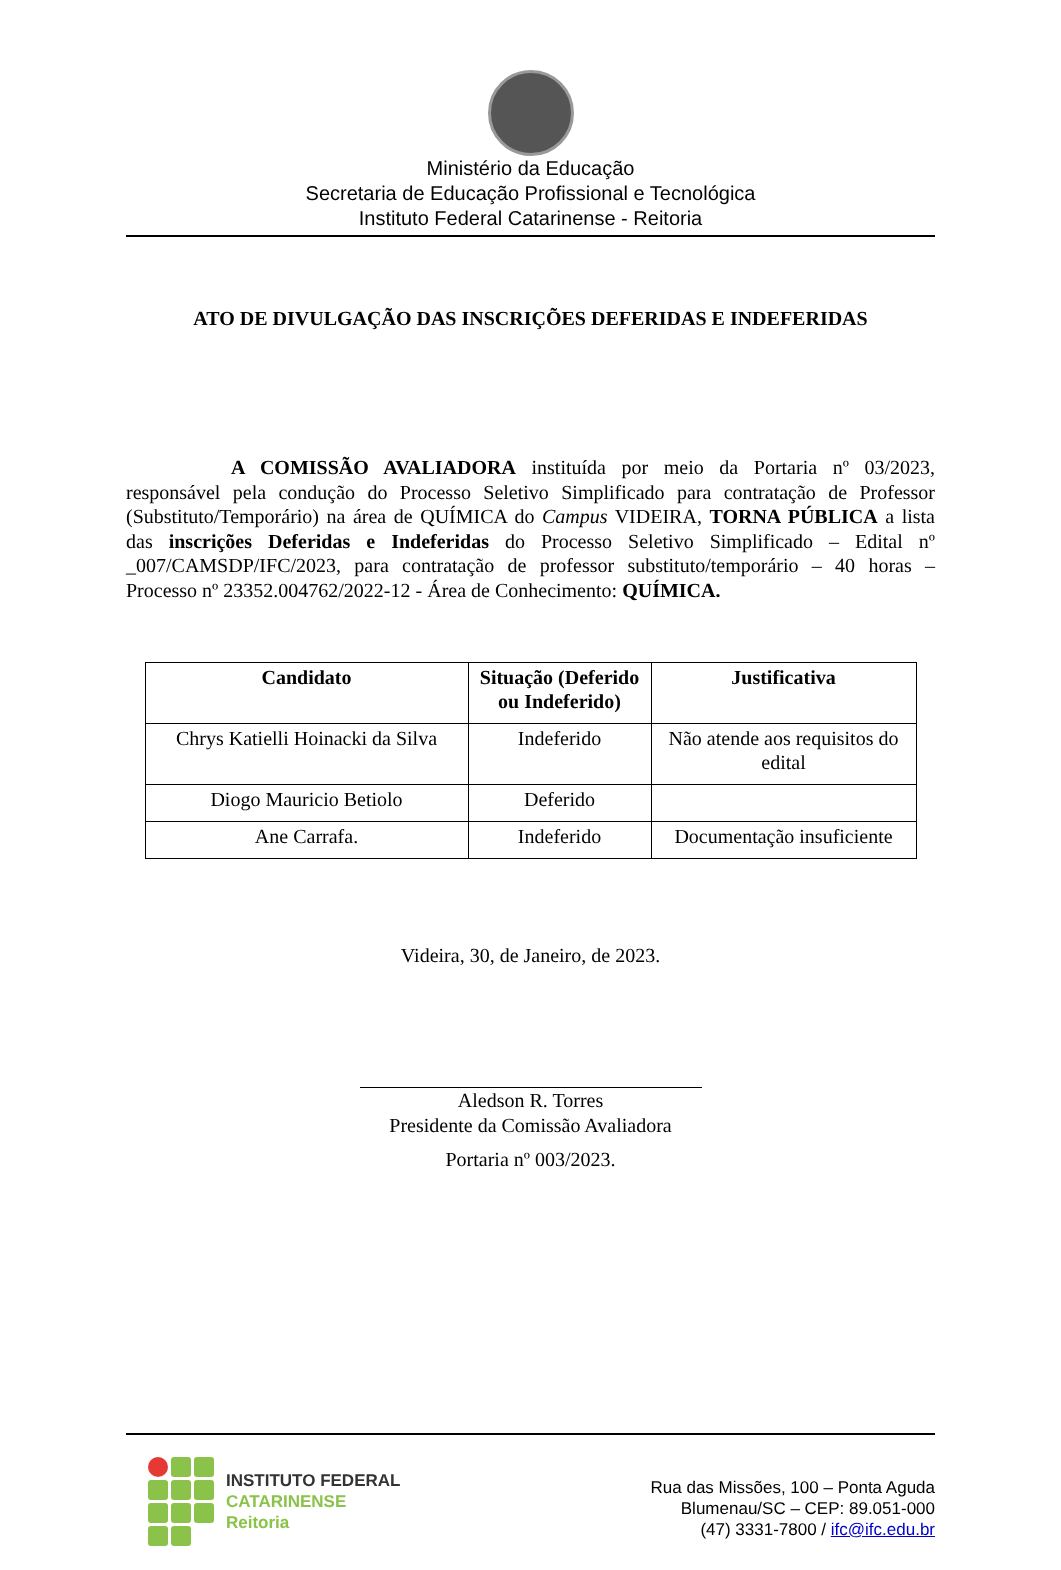Ministério da Educação
Secretaria de Educação Profissional e Tecnológica
Instituto Federal Catarinense - Reitoria
ATO DE DIVULGAÇÃO DAS INSCRIÇÕES DEFERIDAS E INDEFERIDAS
A COMISSÃO AVALIADORA instituída por meio da Portaria nº 03/2023, responsável pela condução do Processo Seletivo Simplificado para contratação de Professor (Substituto/Temporário) na área de QUÍMICA do Campus VIDEIRA, TORNA PÚBLICA a lista das inscrições Deferidas e Indeferidas do Processo Seletivo Simplificado – Edital nº _007/CAMSDP/IFC/2023, para contratação de professor substituto/temporário – 40 horas – Processo nº 23352.004762/2022-12 - Área de Conhecimento: QUÍMICA.
| Candidato | Situação (Deferido ou Indeferido) | Justificativa |
| --- | --- | --- |
| Chrys Katielli Hoinacki da Silva | Indeferido | Não atende aos requisitos do edital |
| Diogo Mauricio Betiolo | Deferido | |
| Ane Carrafa. | Indeferido | Documentação insuficiente |
Videira, 30, de Janeiro, de 2023.
Aledson R. Torres
Presidente da Comissão Avaliadora
Portaria nº 003/2023.
INSTITUTO FEDERAL
CATARINENSE
Reitoria
Rua das Missões, 100 – Ponta Aguda
Blumenau/SC – CEP: 89.051-000
(47) 3331-7800 / ifc@ifc.edu.br